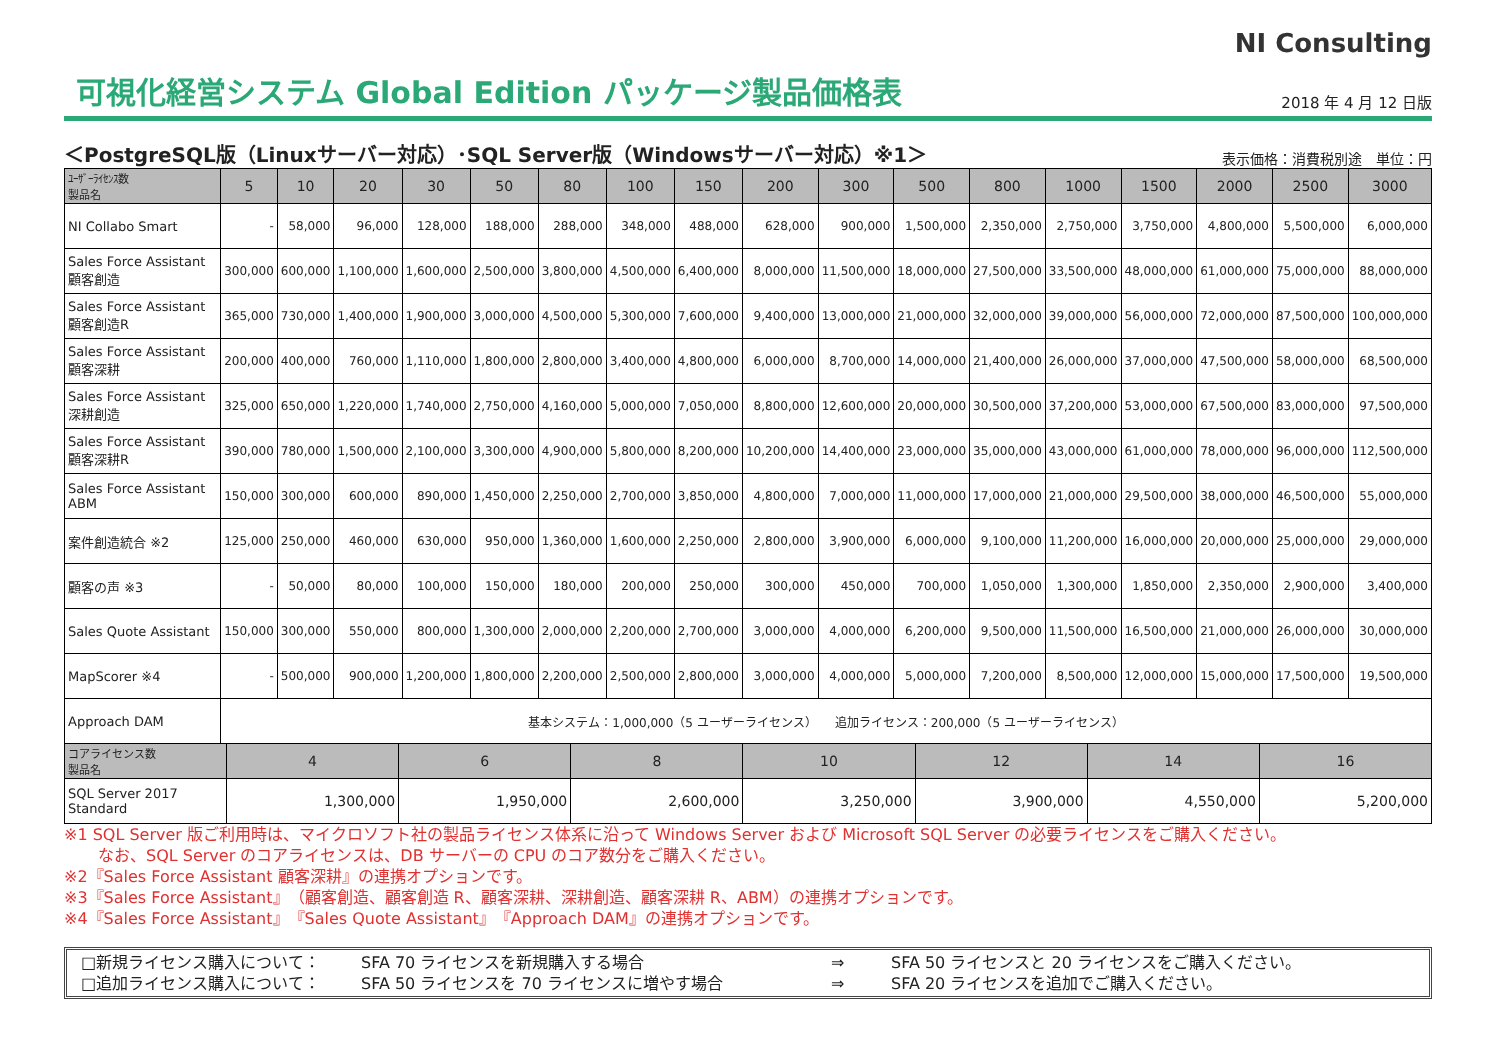NI Consulting
可視化経営システム Global Edition パッケージ製品価格表
2018 年 4 月 12 日版
＜PostgreSQL版（Linuxサーバー対応）･SQL Server版（Windowsサーバー対応）※1＞ 表示価格：消費税別途　単位：円
| ﾕｰｻﾞｰﾗｲｾﾝｽ数 製品名 | 5 | 10 | 20 | 30 | 50 | 80 | 100 | 150 | 200 | 300 | 500 | 800 | 1000 | 1500 | 2000 | 2500 | 3000 |
| --- | --- | --- | --- | --- | --- | --- | --- | --- | --- | --- | --- | --- | --- | --- | --- | --- | --- |
| NI Collabo Smart | - | 58,000 | 96,000 | 128,000 | 188,000 | 288,000 | 348,000 | 488,000 | 628,000 | 900,000 | 1,500,000 | 2,350,000 | 2,750,000 | 3,750,000 | 4,800,000 | 5,500,000 | 6,000,000 |
| Sales Force Assistant 顧客創造 | 300,000 | 600,000 | 1,100,000 | 1,600,000 | 2,500,000 | 3,800,000 | 4,500,000 | 6,400,000 | 8,000,000 | 11,500,000 | 18,000,000 | 27,500,000 | 33,500,000 | 48,000,000 | 61,000,000 | 75,000,000 | 88,000,000 |
| Sales Force Assistant 顧客創造R | 365,000 | 730,000 | 1,400,000 | 1,900,000 | 3,000,000 | 4,500,000 | 5,300,000 | 7,600,000 | 9,400,000 | 13,000,000 | 21,000,000 | 32,000,000 | 39,000,000 | 56,000,000 | 72,000,000 | 87,500,000 | 100,000,000 |
| Sales Force Assistant 顧客深耕 | 200,000 | 400,000 | 760,000 | 1,110,000 | 1,800,000 | 2,800,000 | 3,400,000 | 4,800,000 | 6,000,000 | 8,700,000 | 14,000,000 | 21,400,000 | 26,000,000 | 37,000,000 | 47,500,000 | 58,000,000 | 68,500,000 |
| Sales Force Assistant 深耕創造 | 325,000 | 650,000 | 1,220,000 | 1,740,000 | 2,750,000 | 4,160,000 | 5,000,000 | 7,050,000 | 8,800,000 | 12,600,000 | 20,000,000 | 30,500,000 | 37,200,000 | 53,000,000 | 67,500,000 | 83,000,000 | 97,500,000 |
| Sales Force Assistant 顧客深耕R | 390,000 | 780,000 | 1,500,000 | 2,100,000 | 3,300,000 | 4,900,000 | 5,800,000 | 8,200,000 | 10,200,000 | 14,400,000 | 23,000,000 | 35,000,000 | 43,000,000 | 61,000,000 | 78,000,000 | 96,000,000 | 112,500,000 |
| Sales Force Assistant ABM | 150,000 | 300,000 | 600,000 | 890,000 | 1,450,000 | 2,250,000 | 2,700,000 | 3,850,000 | 4,800,000 | 7,000,000 | 11,000,000 | 17,000,000 | 21,000,000 | 29,500,000 | 38,000,000 | 46,500,000 | 55,000,000 |
| 案件創造統合 ※2 | 125,000 | 250,000 | 460,000 | 630,000 | 950,000 | 1,360,000 | 1,600,000 | 2,250,000 | 2,800,000 | 3,900,000 | 6,000,000 | 9,100,000 | 11,200,000 | 16,000,000 | 20,000,000 | 25,000,000 | 29,000,000 |
| 顧客の声 ※3 | - | 50,000 | 80,000 | 100,000 | 150,000 | 180,000 | 200,000 | 250,000 | 300,000 | 450,000 | 700,000 | 1,050,000 | 1,300,000 | 1,850,000 | 2,350,000 | 2,900,000 | 3,400,000 |
| Sales Quote Assistant | 150,000 | 300,000 | 550,000 | 800,000 | 1,300,000 | 2,000,000 | 2,200,000 | 2,700,000 | 3,000,000 | 4,000,000 | 6,200,000 | 9,500,000 | 11,500,000 | 16,500,000 | 21,000,000 | 26,000,000 | 30,000,000 |
| MapScorer ※4 | - | 500,000 | 900,000 | 1,200,000 | 1,800,000 | 2,200,000 | 2,500,000 | 2,800,000 | 3,000,000 | 4,000,000 | 5,000,000 | 7,200,000 | 8,500,000 | 12,000,000 | 15,000,000 | 17,500,000 | 19,500,000 |
| Approach DAM | 基本システム：1,000,000（5 ユーザーライセンス） 追加ライセンス：200,000（5 ユーザーライセンス） | | | | | | | | | | | | | | | | |
| コアライセンス数 製品名 | 4 | 6 | 8 | 10 | 12 | 14 | 16 |
| --- | --- | --- | --- | --- | --- | --- | --- |
| SQL Server 2017 Standard | 1,300,000 | 1,950,000 | 2,600,000 | 3,250,000 | 3,900,000 | 4,550,000 | 5,200,000 |
※1 SQL Server 版ご利用時は、マイクロソフト社の製品ライセンス体系に沿って Windows Server および Microsoft SQL Server の必要ライセンスをご購入ください。
なお、SQL Server のコアライセンスは、DB サーバーの CPU のコア数分をご購入ください。
※2『Sales Force Assistant 顧客深耕』の連携オプションです。
※3『Sales Force Assistant』（顧客創造、顧客創造 R、顧客深耕、深耕創造、顧客深耕 R、ABM）の連携オプションです。
※4『Sales Force Assistant』『Sales Quote Assistant』『Approach DAM』の連携オプションです。
□新規ライセンス購入について： SFA 70 ライセンスを新規購入する場合 ⇒ SFA 50 ライセンスと 20 ライセンスをご購入ください。 □追加ライセンス購入について： SFA 50 ライセンスを 70 ライセンスに増やす場合 ⇒ SFA 20 ライセンスを追加でご購入ください。